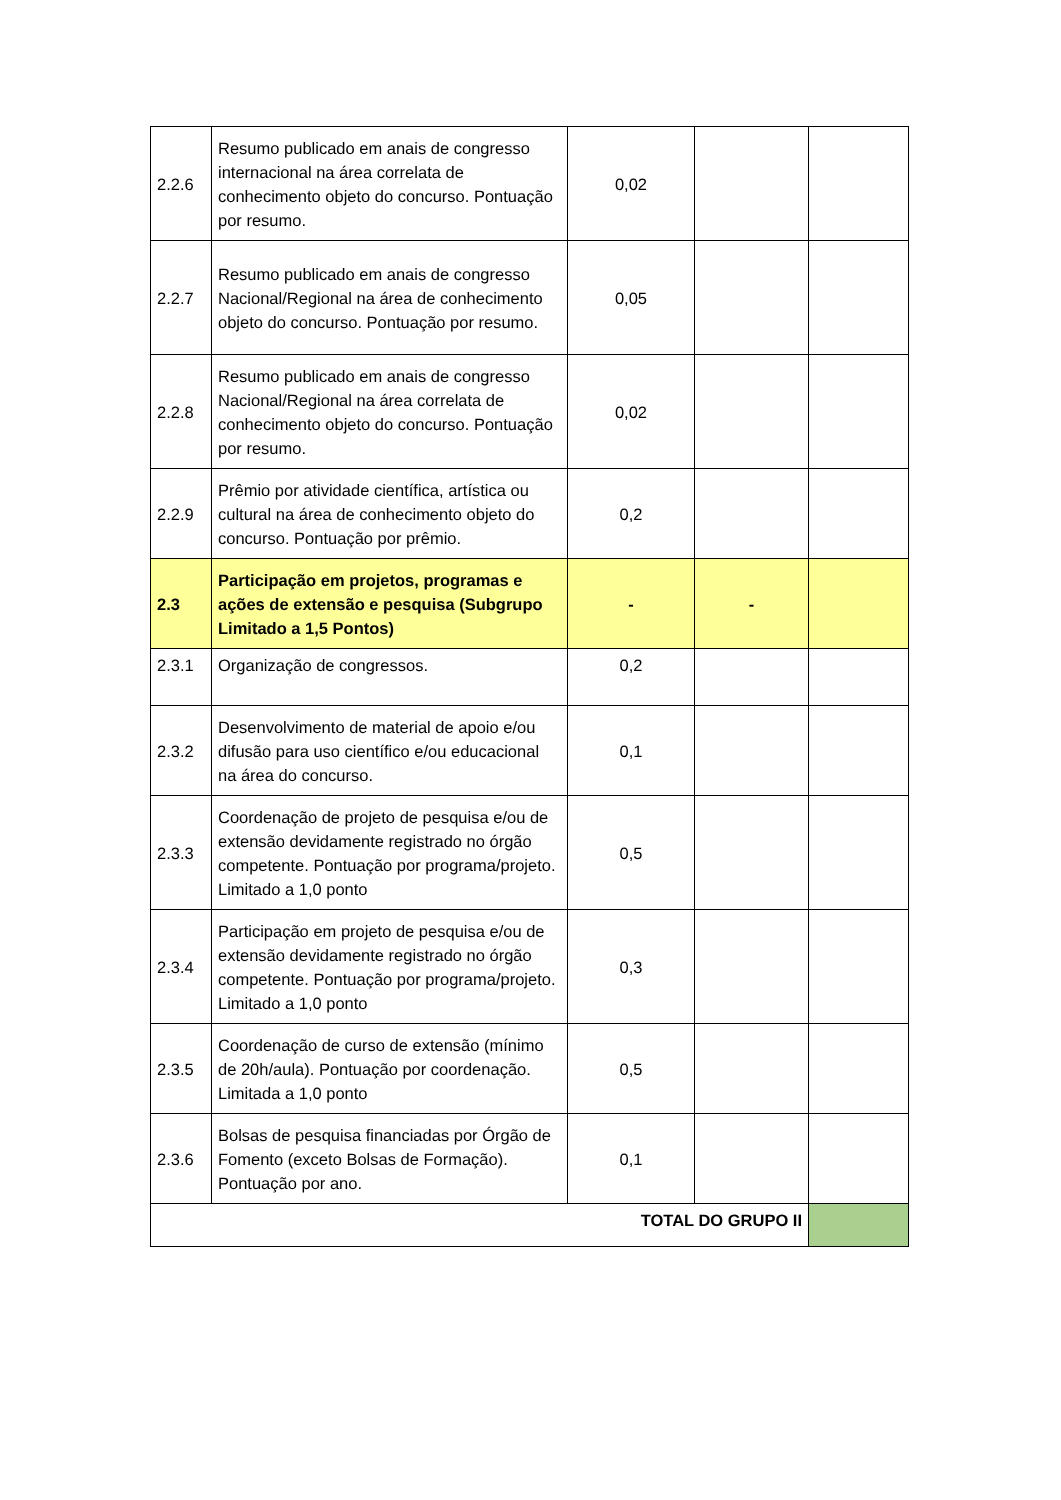| 2.2.6 | Resumo publicado em anais de congresso internacional na área correlata de conhecimento objeto do concurso. Pontuação por resumo. | 0,02 | | |
| 2.2.7 | Resumo publicado em anais de congresso Nacional/Regional na área de conhecimento objeto do concurso. Pontuação por resumo. | 0,05 | | |
| 2.2.8 | Resumo publicado em anais de congresso Nacional/Regional na área correlata de conhecimento objeto do concurso. Pontuação por resumo. | 0,02 | | |
| 2.2.9 | Prêmio por atividade científica, artística ou cultural na área de conhecimento objeto do concurso. Pontuação por prêmio. | 0,2 | | |
| 2.3 | Participação em projetos, programas e ações de extensão e pesquisa (Subgrupo Limitado a 1,5 Pontos) | - | - | |
| 2.3.1 | Organização de congressos. | 0,2 | | |
| 2.3.2 | Desenvolvimento de material de apoio e/ou difusão para uso científico e/ou educacional na área do concurso. | 0,1 | | |
| 2.3.3 | Coordenação de projeto de pesquisa e/ou de extensão devidamente registrado no órgão competente. Pontuação por programa/projeto. Limitado a 1,0 ponto | 0,5 | | |
| 2.3.4 | Participação em projeto de pesquisa e/ou de extensão devidamente registrado no órgão competente. Pontuação por programa/projeto. Limitado a 1,0 ponto | 0,3 | | |
| 2.3.5 | Coordenação de curso de extensão (mínimo de 20h/aula). Pontuação por coordenação. Limitada a 1,0 ponto | 0,5 | | |
| 2.3.6 | Bolsas de pesquisa financiadas por Órgão de Fomento (exceto Bolsas de Formação). Pontuação por ano. | 0,1 | | |
| TOTAL DO GRUPO II | | | | |